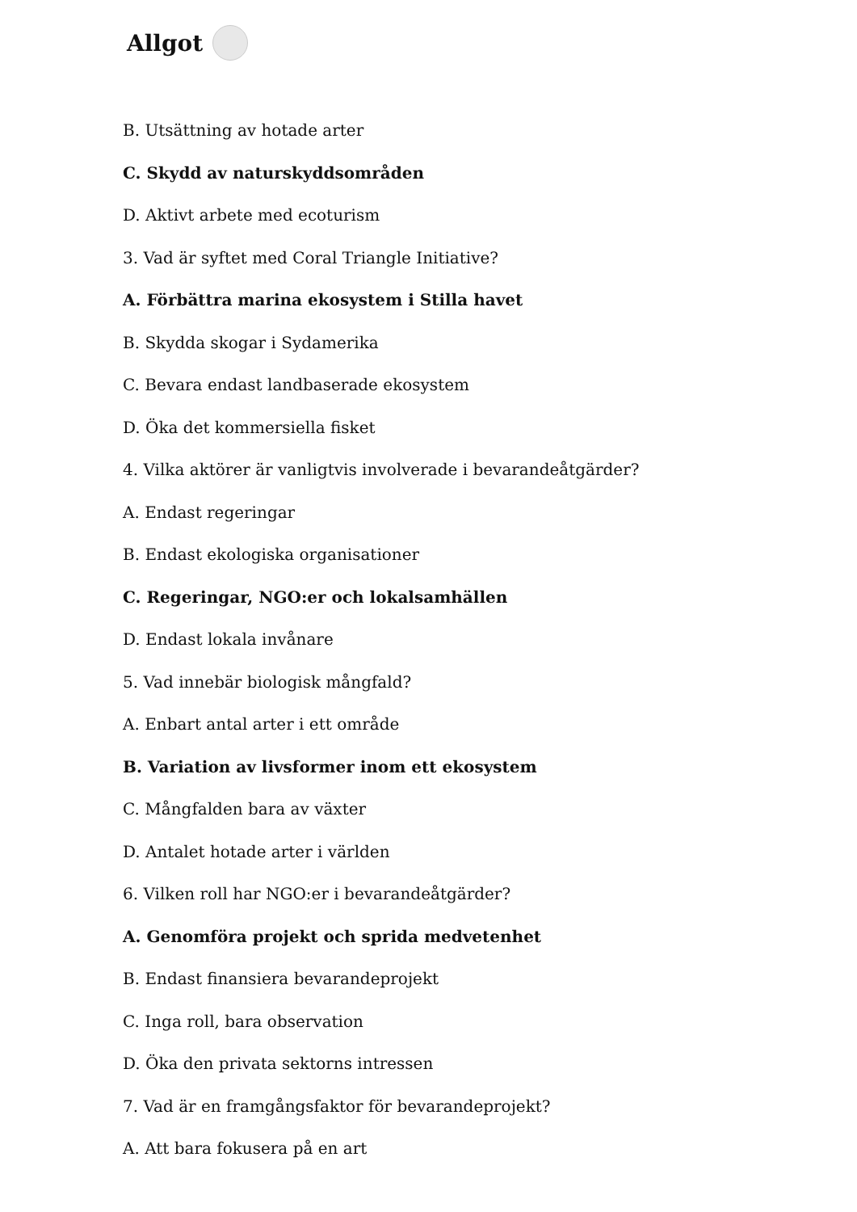Allgot
B. Utsättning av hotade arter
C. Skydd av naturskyddsområden
D. Aktivt arbete med ecoturism
3. Vad är syftet med Coral Triangle Initiative?
A. Förbättra marina ekosystem i Stilla havet
B. Skydda skogar i Sydamerika
C. Bevara endast landbaserade ekosystem
D. Öka det kommersiella fisket
4. Vilka aktörer är vanligtvis involverade i bevarandeåtgärder?
A. Endast regeringar
B. Endast ekologiska organisationer
C. Regeringar, NGO:er och lokalsamhällen
D. Endast lokala invånare
5. Vad innebär biologisk mångfald?
A. Enbart antal arter i ett område
B. Variation av livsformer inom ett ekosystem
C. Mångfalden bara av växter
D. Antalet hotade arter i världen
6. Vilken roll har NGO:er i bevarandeåtgärder?
A. Genomföra projekt och sprida medvetenhet
B. Endast finansiera bevarandeprojekt
C. Inga roll, bara observation
D. Öka den privata sektorns intressen
7. Vad är en framgångsfaktor för bevarandeprojekt?
A. Att bara fokusera på en art